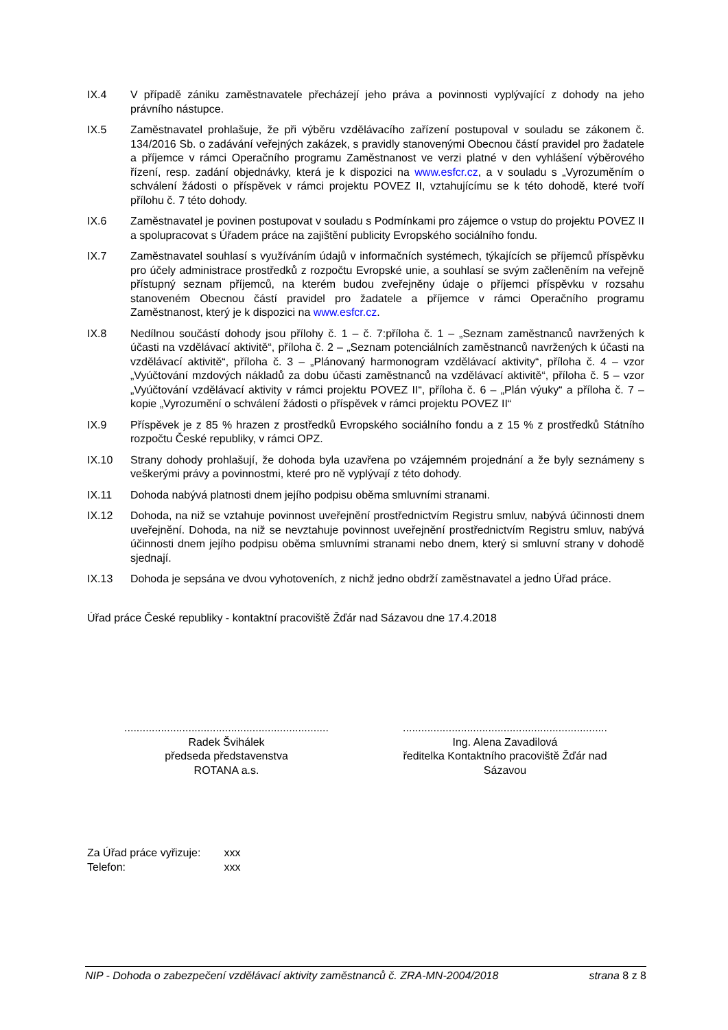IX.4 V případě zániku zaměstnavatele přecházejí jeho práva a povinnosti vyplývající z dohody na jeho právního nástupce.
IX.5 Zaměstnavatel prohlašuje, že při výběru vzdělávacího zařízení postupoval v souladu se zákonem č. 134/2016 Sb. o zadávání veřejných zakázek, s pravidly stanovenými Obecnou částí pravidel pro žadatele a příjemce v rámci Operačního programu Zaměstnanost ve verzi platné v den vyhlášení výběrového řízení, resp. zadání objednávky, která je k dispozici na www.esfcr.cz, a v souladu s „Vyrozuměním o schválení žádosti o příspěvek v rámci projektu POVEZ II, vztahujícímu se k této dohodě, které tvoří přílohu č. 7 této dohody.
IX.6 Zaměstnavatel je povinen postupovat v souladu s Podmínkami pro zájemce o vstup do projektu POVEZ II a spolupracovat s Úřadem práce na zajištění publicity Evropského sociálního fondu.
IX.7 Zaměstnavatel souhlasí s využíváním údajů v informačních systémech, týkajících se příjemců příspěvku pro účely administrace prostředků z rozpočtu Evropské unie, a souhlasí se svým začleněním na veřejně přístupný seznam příjemců, na kterém budou zveřejněny údaje o příjemci příspěvku v rozsahu stanoveném Obecnou částí pravidel pro žadatele a příjemce v rámci Operačního programu Zaměstnanost, který je k dispozici na www.esfcr.cz.
IX.8 Nedílnou součástí dohody jsou přílohy č. 1 – č. 7:příloha č. 1 – „Seznam zaměstnanců navržených k účasti na vzdělávací aktivitě“, příloha č. 2 – „Seznam potenciálních zaměstnanců navržených k účasti na vzdělávací aktivitě“, příloha č. 3 – „Plánovaný harmonogram vzdělávací aktivity“, příloha č. 4 – vzor „Vyúčtování mzdových nákladů za dobu účasti zaměstnanců na vzdělávací aktivitě“, příloha č. 5 – vzor „Vyúčtování vzdělávací aktivity v rámci projektu POVEZ II“, příloha č. 6 – „Plán výuky“ a příloha č. 7 – kopie „Vyrozumění o schválení žádosti o příspěvek v rámci projektu POVEZ II“
IX.9 Příspěvek je z 85 % hrazen z prostředků Evropského sociálního fondu a z 15 % z prostředků Státního rozpočtu České republiky, v rámci OPZ.
IX.10 Strany dohody prohlašují, že dohoda byla uzavřena po vzájemném projednání a že byly seznámeny s veškerými právy a povinnostmi, které pro ně vyplývají z této dohody.
IX.11 Dohoda nabývá platnosti dnem jejího podpisu oběma smluvními stranami.
IX.12 Dohoda, na niž se vztahuje povinnost uveřejnění prostřednictvím Registru smluv, nabývá účinnosti dnem uveřejnění. Dohoda, na niž se nevztahuje povinnost uveřejnění prostřednictvím Registru smluv, nabývá účinnosti dnem jejího podpisu oběma smluvními stranami nebo dnem, který si smluvní strany v dohodě sjednají.
IX.13 Dohoda je sepsána ve dvou vyhotoveních, z nichž jedno obdrží zaměstnavatel a jedno Úřad práce.
Úřad práce České republiky - kontaktní pracoviště Žďár nad Sázavou dne 17.4.2018
...................................................................
Radek Švihálek
předseda představenstva
ROTANA a.s.
...................................................................
Ing. Alena Zavadilová
ředitelka Kontaktního pracoviště Žďár nad
Sázavou
Za Úřad práce vyřizuje: xxx
Telefon: xxx
NIP - Dohoda o zabezpečení vzdělávací aktivity zaměstnanců č. ZRA-MN-2004/2018 strana 8 z 8